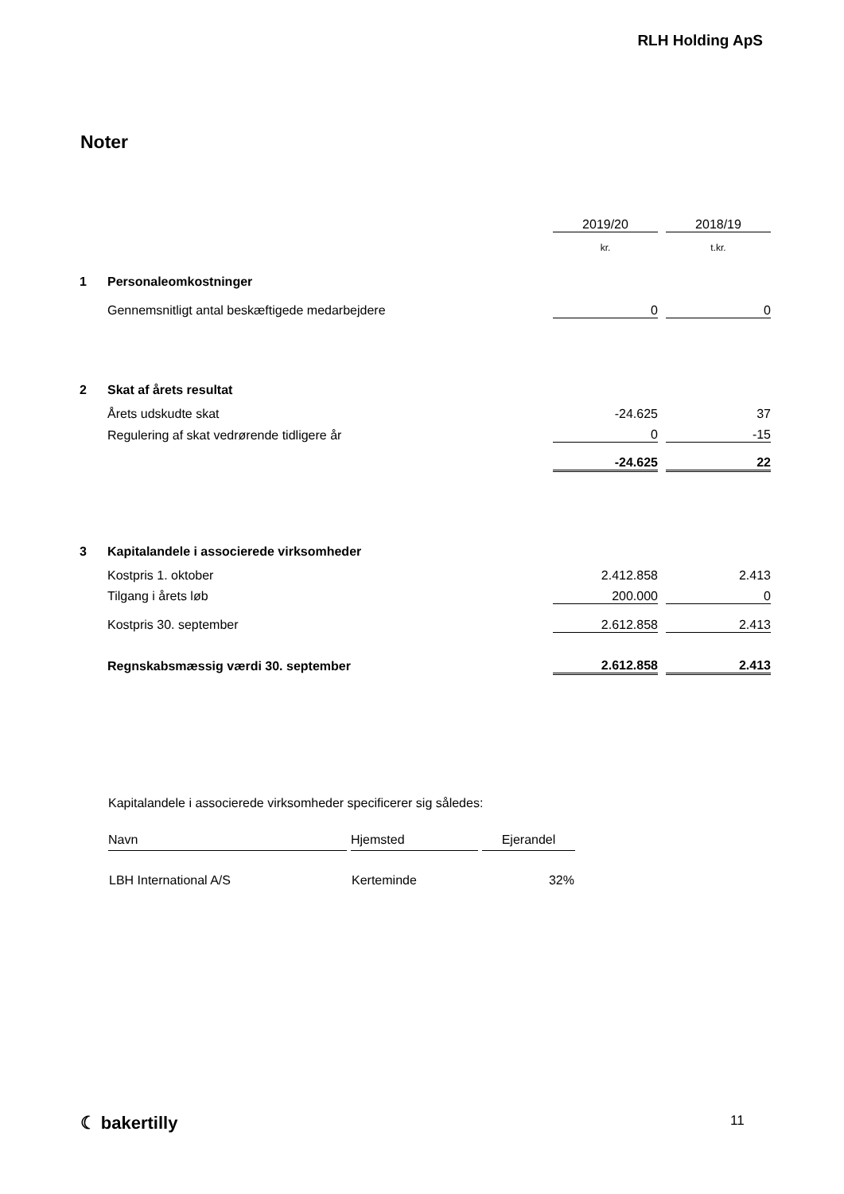RLH Holding ApS
Noter
| | | 2019/20 | | 2018/19 |
| | | kr. | | t.kr. |
| 1 | Personaleomkostninger | | | |
| | Gennemsnitligt antal beskæftigede medarbejdere | 0 | | 0 |
| 2 | Skat af årets resultat | | | |
| | Årets udskudte skat | -24.625 | | 37 |
| | Regulering af skat vedrørende tidligere år | 0 | | -15 |
| | | -24.625 | | 22 |
| 3 | Kapitalandele i associerede virksomheder | | | |
| | Kostpris 1. oktober | 2.412.858 | | 2.413 |
| | Tilgang i årets løb | 200.000 | | 0 |
| | Kostpris 30. september | 2.612.858 | | 2.413 |
| | Regnskabsmæssig værdi 30. september | 2.612.858 | | 2.413 |
Kapitalandele i associerede virksomheder specificerer sig således:
| Navn | Hjemsted | Ejerandel |
| --- | --- | --- |
| LBH International A/S | Kerteminde | 32% |
☾ bakertilly 11